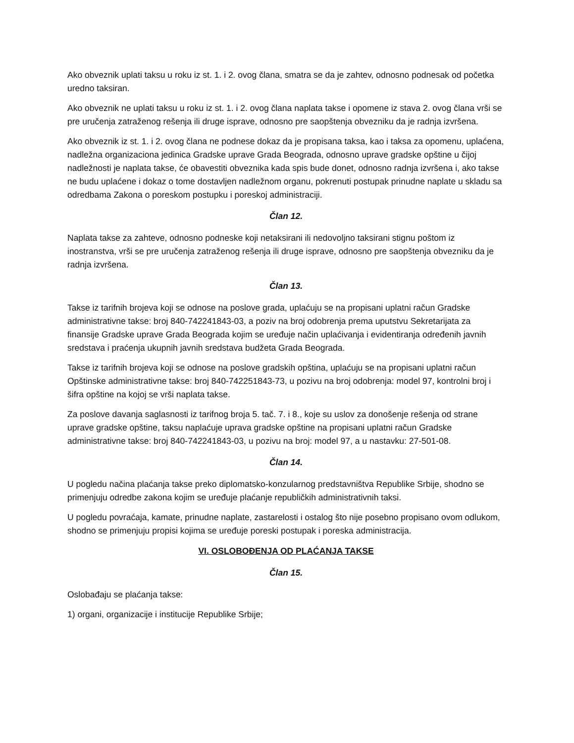Ako obveznik uplati taksu u roku iz st. 1. i 2. ovog člana, smatra se da je zahtev, odnosno podnesak od početka uredno taksiran.
Ako obveznik ne uplati taksu u roku iz st. 1. i 2. ovog člana naplata takse i opomene iz stava 2. ovog člana vrši se pre uručenja zatraženog rešenja ili druge isprave, odnosno pre saopštenja obvezniku da je radnja izvršena.
Ako obveznik iz st. 1. i 2. ovog člana ne podnese dokaz da je propisana taksa, kao i taksa za opomenu, uplaćena, nadležna organizaciona jedinica Gradske uprave Grada Beograda, odnosno uprave gradske opštine u čijoj nadležnosti je naplata takse, će obavestiti obveznika kada spis bude donet, odnosno radnja izvršena i, ako takse ne budu uplaćene i dokaz o tome dostavljen nadležnom organu, pokrenuti postupak prinudne naplate u skladu sa odredbama Zakona o poreskom postupku i poreskoj administraciji.
Član 12.
Naplata takse za zahteve, odnosno podneske koji netaksirani ili nedovoljno taksirani stignu poštom iz inostranstva, vrši se pre uručenja zatraženog rešenja ili druge isprave, odnosno pre saopštenja obvezniku da je radnja izvršena.
Član 13.
Takse iz tarifnih brojeva koji se odnose na poslove grada, uplaćuju se na propisani uplatni račun Gradske administrativne takse: broj 840-742241843-03, a poziv na broj odobrenja prema uputstvu Sekretarijata za finansije Gradske uprave Grada Beograda kojim se uređuje način uplaćivanja i evidentiranja određenih javnih sredstava i praćenja ukupnih javnih sredstava budžeta Grada Beograda.
Takse iz tarifnih brojeva koji se odnose na poslove gradskih opština, uplaćuju se na propisani uplatni račun Opštinske administrativne takse: broj 840-742251843-73, u pozivu na broj odobrenja: model 97, kontrolni broj i šifra opštine na kojoj se vrši naplata takse.
Za poslove davanja saglasnosti iz tarifnog broja 5. tač. 7. i 8., koje su uslov za donošenje rešenja od strane uprave gradske opštine, taksu naplaćuje uprava gradske opštine na propisani uplatni račun Gradske administrativne takse: broj 840-742241843-03, u pozivu na broj: model 97, a u nastavku: 27-501-08.
Član 14.
U pogledu načina plaćanja takse preko diplomatsko-konzularnog predstavništva Republike Srbije, shodno se primenjuju odredbe zakona kojim se uređuje plaćanje republičkih administrativnih taksi.
U pogledu povraćaja, kamate, prinudne naplate, zastarelosti i ostalog što nije posebno propisano ovom odlukom, shodno se primenjuju propisi kojima se uređuje poreski postupak i poreska administracija.
VI. OSLOBOĐENJA OD PLAĆANJA TAKSE
Član 15.
Oslobađaju se plaćanja takse:
1) organi, organizacije i institucije Republike Srbije;